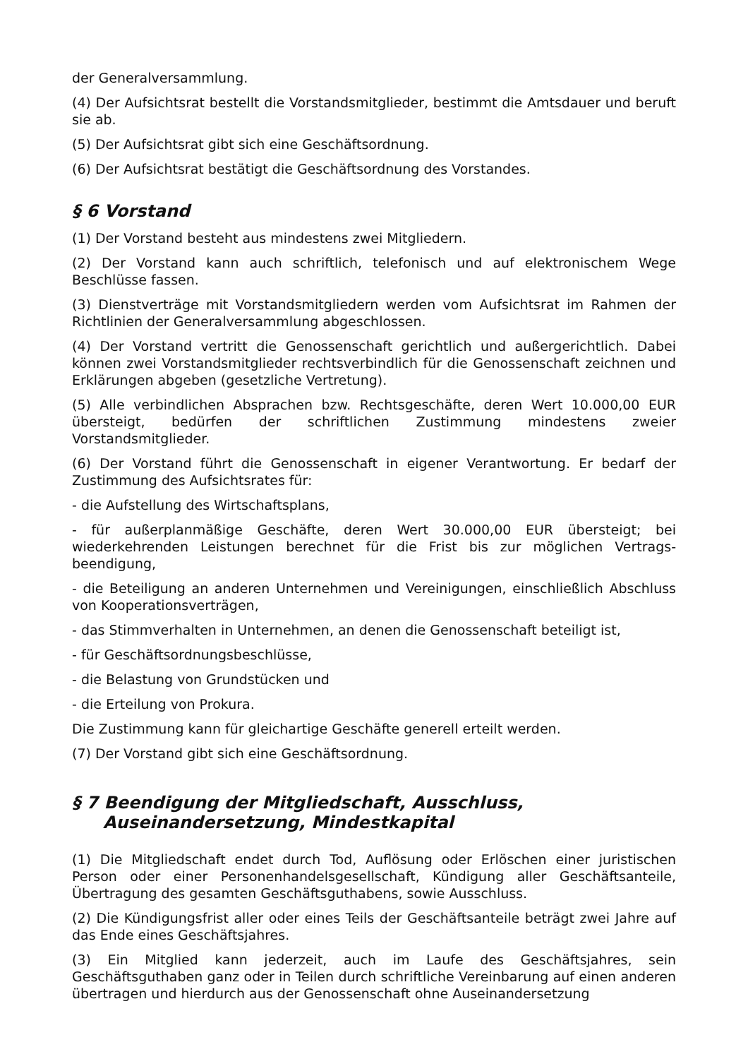der Generalversammlung.
(4) Der Aufsichtsrat bestellt die Vorstandsmitglieder, bestimmt die Amtsdauer und beruft sie ab.
(5) Der Aufsichtsrat gibt sich eine Geschäftsordnung.
(6) Der Aufsichtsrat bestätigt die Geschäftsordnung des Vorstandes.
§ 6 Vorstand
(1) Der Vorstand besteht aus mindestens zwei Mitgliedern.
(2) Der Vorstand kann auch schriftlich, telefonisch und auf elektronischem Wege Beschlüsse fassen.
(3) Dienstverträge mit Vorstandsmitgliedern werden vom Aufsichtsrat im Rahmen der Richtlinien der Generalversammlung abgeschlossen.
(4) Der Vorstand vertritt die Genossenschaft gerichtlich und außergerichtlich. Dabei können zwei Vorstandsmitglieder rechtsverbindlich für die Genossenschaft zeichnen und Erklärungen abgeben (gesetzliche Vertretung).
(5) Alle verbindlichen Absprachen bzw. Rechtsgeschäfte, deren Wert 10.000,00 EUR übersteigt, bedürfen der schriftlichen Zustimmung mindestens zweier Vorstandsmitglieder.
(6) Der Vorstand führt die Genossenschaft in eigener Verantwortung. Er bedarf der Zustimmung des Aufsichtsrates für:
- die Aufstellung des Wirtschaftsplans,
- für außerplanmäßige Geschäfte, deren Wert 30.000,00 EUR übersteigt; bei wiederkehrenden Leistungen berechnet für die Frist bis zur möglichen Vertrags-beendigung,
- die Beteiligung an anderen Unternehmen und Vereinigungen, einschließlich Abschluss von Kooperationsverträgen,
- das Stimmverhalten in Unternehmen, an denen die Genossenschaft beteiligt ist,
- für Geschäftsordnungsbeschlüsse,
- die Belastung von Grundstücken und
- die Erteilung von Prokura.
Die Zustimmung kann für gleichartige Geschäfte generell erteilt werden.
(7) Der Vorstand gibt sich eine Geschäftsordnung.
§ 7 Beendigung der Mitgliedschaft, Ausschluss,
Auseinandersetzung, Mindestkapital
(1) Die Mitgliedschaft endet durch Tod, Auflösung oder Erlöschen einer juristischen Person oder einer Personenhandelsgesellschaft, Kündigung aller Geschäftsanteile, Übertragung des gesamten Geschäftsguthabens, sowie Ausschluss.
(2) Die Kündigungsfrist aller oder eines Teils der Geschäftsanteile beträgt zwei Jahre auf das Ende eines Geschäftsjahres.
(3) Ein Mitglied kann jederzeit, auch im Laufe des Geschäftsjahres, sein Geschäftsguthaben ganz oder in Teilen durch schriftliche Vereinbarung auf einen anderen übertragen und hierdurch aus der Genossenschaft ohne Auseinandersetzung